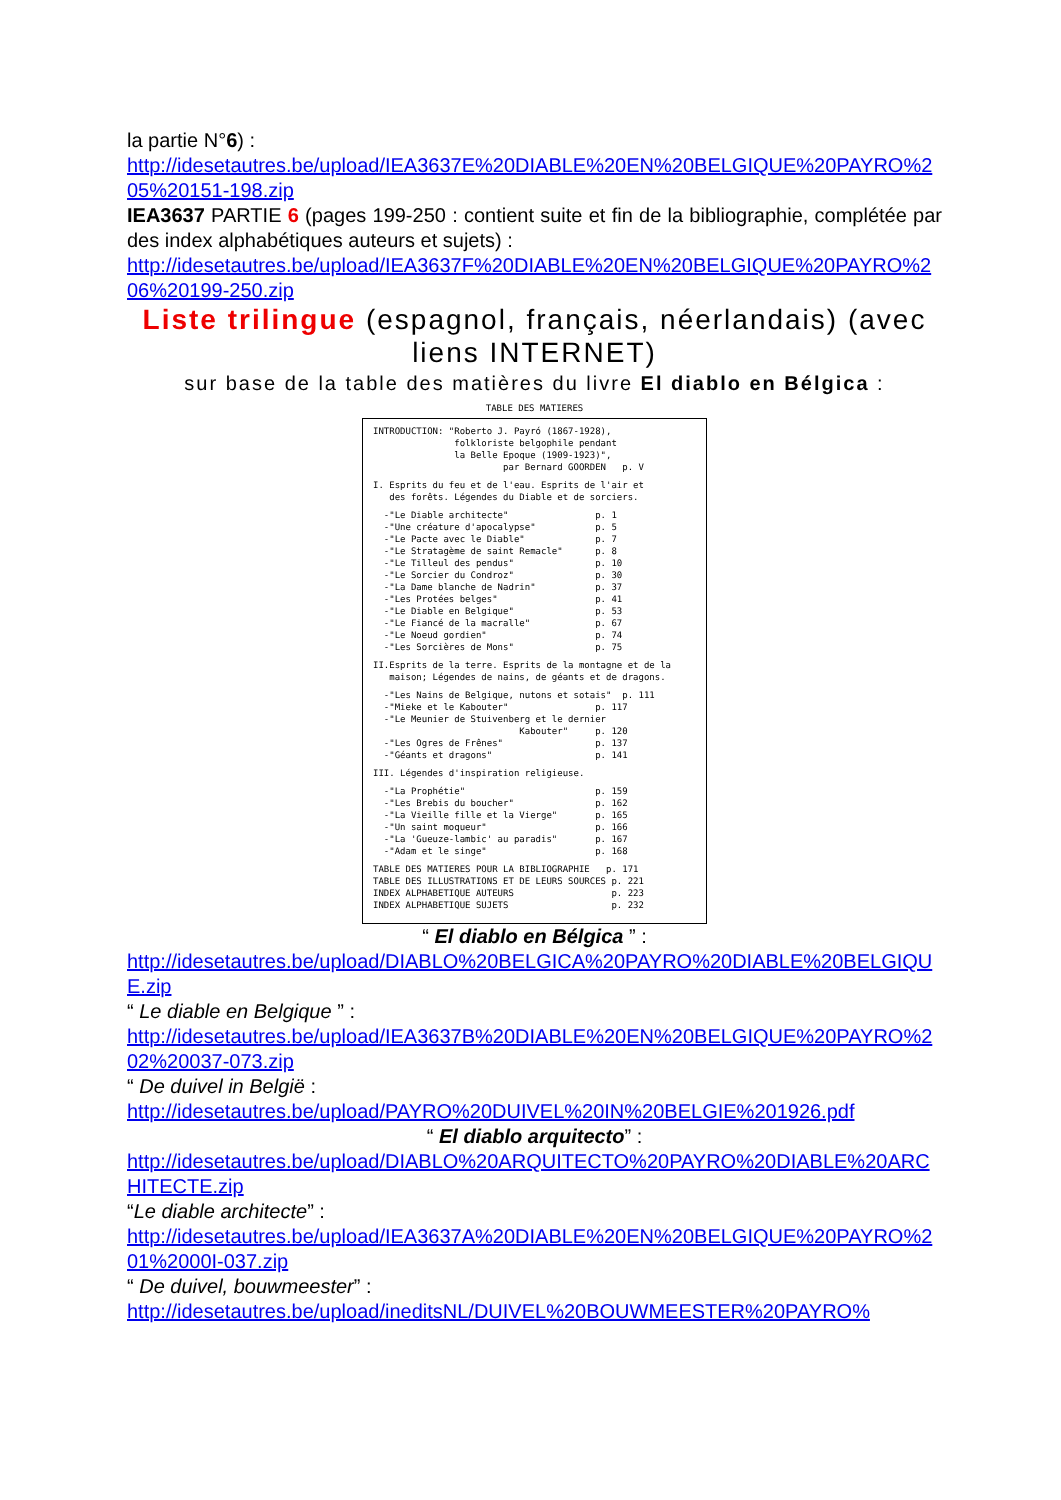la partie N°6) :
http://idesetautres.be/upload/IEA3637E%20DIABLE%20EN%20BELGIQUE%20PAYRO%205%20151-198.zip
IEA3637 PARTIE 6 (pages 199-250 : contient suite et fin de la bibliographie, complétée par des index alphabétiques auteurs et sujets) :
http://idesetautres.be/upload/IEA3637F%20DIABLE%20EN%20BELGIQUE%20PAYRO%206%20199-250.zip
Liste trilingue (espagnol, français, néerlandais) (avec liens INTERNET)
sur base de la table des matières du livre El diablo en Bélgica :
TABLE DES MATIERES
INTRODUCTION: "Roberto J. Payró (1867-1928), folkloriste belgophile pendant la Belle Epoque (1909-1923)", par Bernard GOORDEN p. V
I. Esprits du feu et de l'eau. Esprits de l'air et des forêts. Légendes du Diable et de sorciers.
-"Le Diable architecte" p. 1 -"Une créature d'apocalypse" p. 5 -"Le Pacte avec le Diable" p. 7 -"Le Stratagème de saint Remacle" p. 8 -"Le Tilleul des pendus" p. 10 -"Le Sorcier du Condroz" p. 30 -"La Dame blanche de Nadrin" p. 37 -"Les Protées belges" p. 41 -"Le Diable en Belgique" p. 53 -"Le Fiancé de la macralle" p. 67 -"Le Noeud gordien" p. 74 -"Les Sorcières de Mons" p. 75
II.Esprits de la terre. Esprits de la montagne et de la maison; Légendes de nains, de géants et de dragons.
-"Les Nains de Belgique, nutons et sotais" p. 111 -"Mieke et le Kabouter" p. 117 -"Le Meunier de Stuivenberg et le dernier Kabouter" p. 120 -"Les Ogres de Frênes" p. 137 -"Géants et dragons" p. 141
III. Légendes d'inspiration religieuse.
-"La Prophétie" p. 159 -"Les Brebis du boucher" p. 162 -"La Vieille fille et la Vierge" p. 165 -"Un saint moqueur" p. 166 -"La 'Gueuze-lambic' au paradis" p. 167 -"Adam et le singe" p. 168
TABLE DES MATIERES POUR LA BIBLIOGRAPHIE p. 171 TABLE DES ILLUSTRATIONS ET DE LEURS SOURCES p. 221 INDEX ALPHABETIQUE AUTEURS p. 223 INDEX ALPHABETIQUE SUJETS p. 232
“ El diablo en Bélgica ” :
http://idesetautres.be/upload/DIABLO%20BELGICA%20PAYRO%20DIABLE%20BELGIQUE.zip
“ Le diable en Belgique ” :
http://idesetautres.be/upload/IEA3637B%20DIABLE%20EN%20BELGIQUE%20PAYRO%202%20037-073.zip
“ De duivel in België :
http://idesetautres.be/upload/PAYRO%20DUIVEL%20IN%20BELGIE%201926.pdf
“ El diablo arquitecto” :
http://idesetautres.be/upload/DIABLO%20ARQUITECTO%20PAYRO%20DIABLE%20ARCHITECTE.zip
“Le diable architecte” :
http://idesetautres.be/upload/IEA3637A%20DIABLE%20EN%20BELGIQUE%20PAYRO%201%2000I-037.zip
“ De duivel, bouwmeester” :
http://idesetautres.be/upload/ineditsNL/DUIVEL%20BOUWMEESTER%20PAYRO%